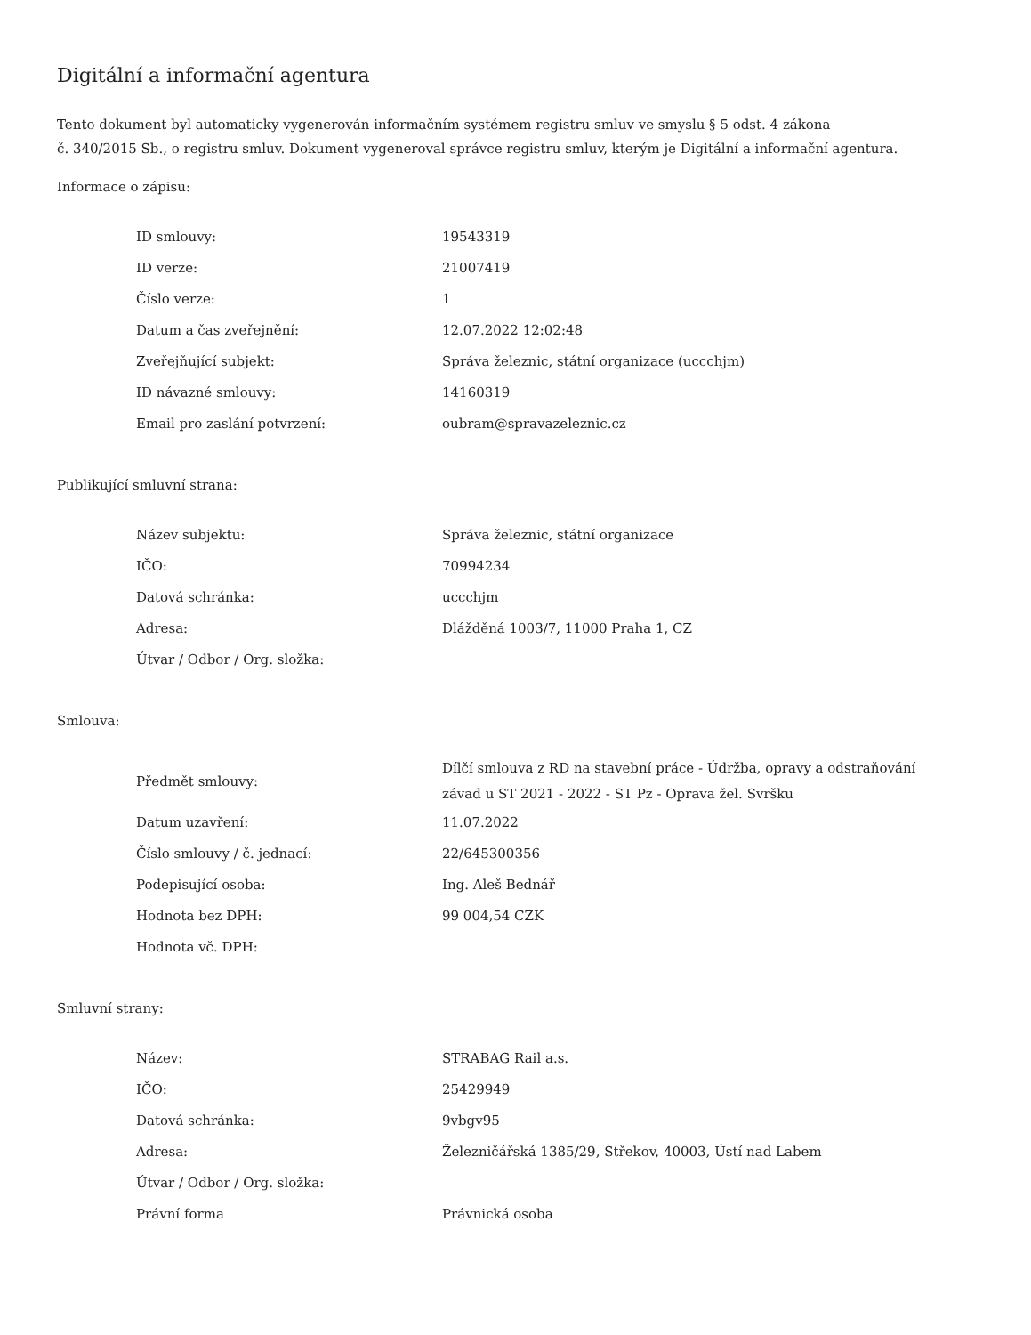Digitální a informační agentura
Tento dokument byl automaticky vygenerován informačním systémem registru smluv ve smyslu § 5 odst. 4 zákona
č. 340/2015 Sb., o registru smluv. Dokument vygeneroval správce registru smluv, kterým je Digitální a informační agentura.
Informace o zápisu:
| ID smlouvy: | 19543319 |
| ID verze: | 21007419 |
| Číslo verze: | 1 |
| Datum a čas zveřejnění: | 12.07.2022 12:02:48 |
| Zveřejňující subjekt: | Správa železnic, státní organizace (uccchjm) |
| ID návazné smlouvy: | 14160319 |
| Email pro zaslání potvrzení: | oubram@spravazeleznic.cz |
Publikující smluvní strana:
| Název subjektu: | Správa železnic, státní organizace |
| IČO: | 70994234 |
| Datová schránka: | uccchjm |
| Adresa: | Dlážděná 1003/7, 11000 Praha 1, CZ |
| Útvar / Odbor / Org. složka: | |
Smlouva:
| Předmět smlouvy: | Dílčí smlouva z RD na stavební práce - Údržba, opravy a odstraňování závad u ST 2021 - 2022 - ST Pz - Oprava žel. Svršku |
| Datum uzavření: | 11.07.2022 |
| Číslo smlouvy / č. jednací: | 22/645300356 |
| Podepisující osoba: | Ing. Aleš Bednář |
| Hodnota bez DPH: | 99 004,54 CZK |
| Hodnota vč. DPH: | |
Smluvní strany:
| Název: | STRABAG Rail a.s. |
| IČO: | 25429949 |
| Datová schránka: | 9vbgv95 |
| Adresa: | Železničářská 1385/29, Střekov, 40003, Ústí nad Labem |
| Útvar / Odbor / Org. složka: | |
| Právní forma | Právnická osoba |